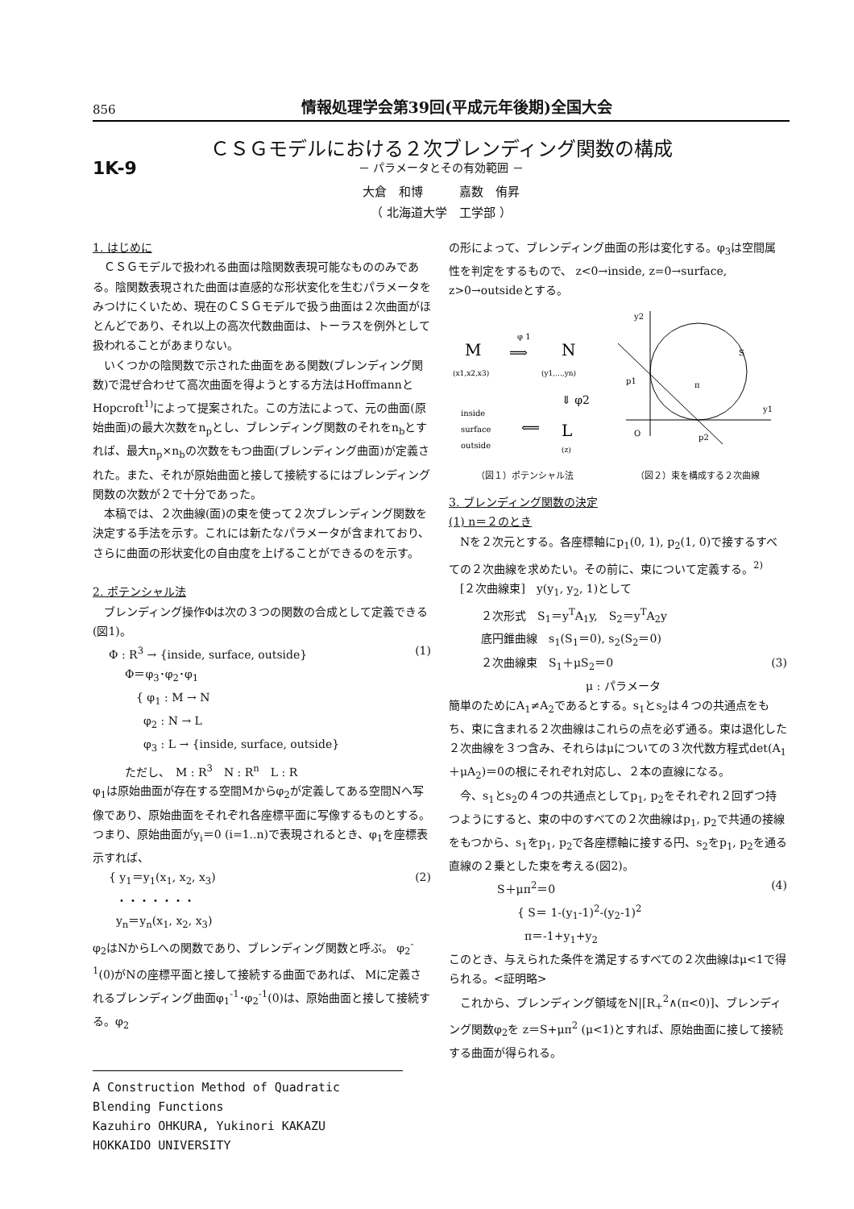856 情報処理学会第39回(平成元年後期)全国大会
ＣＳＧモデルにおける２次ブレンディング関数の構成
1K-9
－ パラメータとその有効範囲 －
大倉　和博　　　嘉数　侑昇
（ 北海道大学　工学部 ）
1. はじめに
　ＣＳＧモデルで扱われる曲面は陰関数表現可能なもののみである。陰関数表現された曲面は直感的な形状変化を生むパラメータをみつけにくいため、現在のＣＳＧモデルで扱う曲面は２次曲面がほとんどであり、それ以上の高次代数曲面は、トーラスを例外として扱われることがあまりない。
　いくつかの陰関数で示された曲面をある関数(ブレンディング関数)で混ぜ合わせて高次曲面を得ようとする方法はHoffmannとHopcroft<sup>1)</sup>によって提案された。この方法によって、元の曲面(原始曲面)の最大次数をn<sub>p</sub>とし、ブレンディング関数のそれをn<sub>b</sub>とすれば、最大n<sub>p</sub>×n<sub>b</sub>の次数をもつ曲面(ブレンディング曲面)が定義された。また、それが原始曲面と接して接続するにはブレンディング関数の次数が２で十分であった。
　本稿では、２次曲線(面)の束を使って２次ブレンディング関数を決定する手法を示す。これには新たなパラメータが含まれており、さらに曲面の形状変化の自由度を上げることができるのを示す。
2. ポテンシャル法
　ブレンディング操作Φは次の３つの関数の合成として定義できる(図1)。
Φ : R<sup>3</sup> → {inside, surface, outside} (1)
Φ＝φ<sub>3</sub>･φ<sub>2</sub>･φ<sub>1</sub>
　{ φ<sub>1</sub> : M → N
　 φ<sub>2</sub> : N → L
　 φ<sub>3</sub> : L → {inside, surface, outside}
ただし、　M : R<sup>3</sup>　N : R<sup>n</sup>　L : R
φ<sub>1</sub>は原始曲面が存在する空間Mからφ<sub>2</sub>が定義してある空間Nへ写像であり、原始曲面をそれぞれ各座標平面に写像するものとする。つまり、原始曲面がy<sub>i</sub>＝0 (i=1..n)で表現されるとき、φ<sub>1</sub>を座標表示すれば、
{ y<sub>1</sub>＝y<sub>1</sub>(x<sub>1</sub>, x<sub>2</sub>, x<sub>3</sub>)
・・・・・・・
y<sub>n</sub>＝y<sub>n</sub>(x<sub>1</sub>, x<sub>2</sub>, x<sub>3</sub>) (2)
φ<sub>2</sub>はNからLへの関数であり、ブレンディング関数と呼ぶ。 φ<sub>2</sub><sup>-1</sup>(0)がNの座標平面と接して接続する曲面であれば、 Mに定義されるブレンディング曲面φ<sub>1</sub><sup>-1</sup>･φ<sub>2</sub><sup>-1</sup>(0)は、原始曲面と接して接続する。φ<sub>2</sub>
の形によって、ブレンディング曲面の形は変化する。φ<sub>3</sub>は空間属性を判定をするもので、 z<0→inside, z=0→surface, z>0→outsideとする。
M
φ 1
⟹
N
(x1,x2,x3)
(y1,...,yn)
⇓ φ2
inside
surface
outside
⟸
L
(z)
y2
y1
S
p1
π
O
p2
（図１）ポテンシャル法 （図２）束を構成する２次曲線
3. ブレンディング関数の決定
(1) n＝２のとき
　Nを２次元とする。各座標軸にp<sub>1</sub>(0, 1), p<sub>2</sub>(1, 0)で接するすべての２次曲線を求めたい。その前に、束について定義する。<sup>2)</sup>
　[２次曲線束]　y(y<sub>1</sub>, y<sub>2</sub>, 1)として
２次形式　S<sub>1</sub>＝y<sup>T</sup>A<sub>1</sub>y,　S<sub>2</sub>＝y<sup>T</sup>A<sub>2</sub>y
底円錐曲線　s<sub>1</sub>(S<sub>1</sub>＝0), s<sub>2</sub>(S<sub>2</sub>＝0)
２次曲線束　S<sub>1</sub>＋μS<sub>2</sub>＝0 (3)
μ : パラメータ
簡単のためにA<sub>1</sub>≠A<sub>2</sub>であるとする。s<sub>1</sub>とs<sub>2</sub>は４つの共通点をもち、束に含まれる２次曲線はこれらの点を必ず通る。束は退化した２次曲線を３つ含み、それらはμについての３次代数方程式det(A<sub>1</sub>＋μA<sub>2</sub>)＝0の根にそれぞれ対応し、２本の直線になる。
　今、s<sub>1</sub>とs<sub>2</sub>の４つの共通点としてp<sub>1</sub>, p<sub>2</sub>をそれぞれ２回ずつ持つようにすると、束の中のすべての２次曲線はp<sub>1</sub>, p<sub>2</sub>で共通の接線をもつから、s<sub>1</sub>をp<sub>1</sub>, p<sub>2</sub>で各座標軸に接する円、s<sub>2</sub>をp<sub>1</sub>, p<sub>2</sub>を通る直線の２乗とした束を考える(図2)。
S＋μπ<sup>2</sup>＝0 (4)
{ S＝ 1-(y<sub>1</sub>-1)<sup>2</sup>-(y<sub>2</sub>-1)<sup>2</sup>
π＝-1+y<sub>1</sub>+y<sub>2</sub>
このとき、与えられた条件を満足するすべての２次曲線はμ<1で得られる。<証明略>
　これから、ブレンディング領域をN|[R<sub>+</sub><sup>2</sup>∧(π<0)]、ブレンディング関数φ<sub>2</sub>を z＝S+μπ<sup>2</sup> (μ<1)とすれば、原始曲面に接して接続する曲面が得られる。
A Construction Method of Quadratic Blending Functions
Kazuhiro OHKURA, Yukinori KAKAZU
HOKKAIDO UNIVERSITY